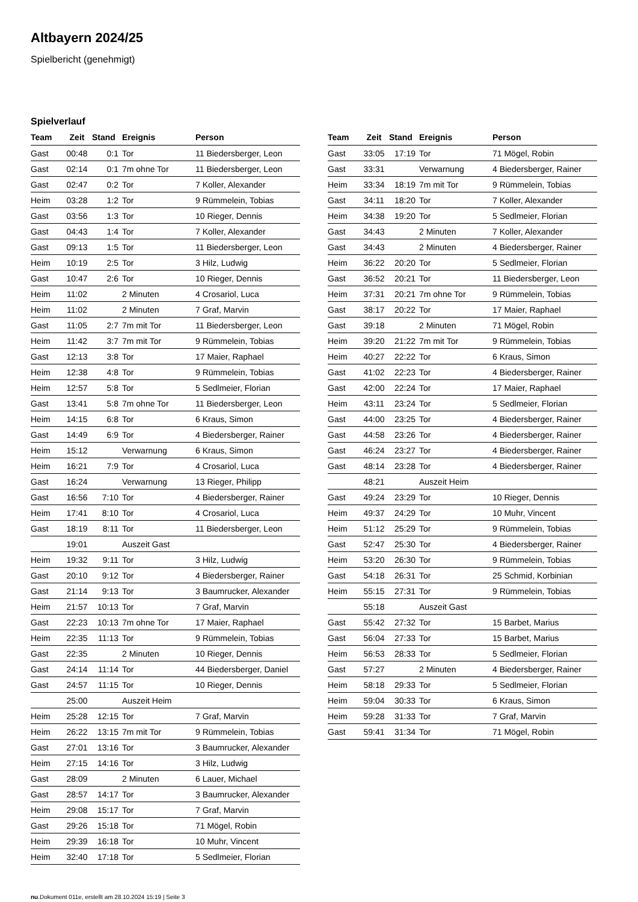Altbayern 2024/25
Spielbericht (genehmigt)
Spielverlauf
| Team | Zeit | Stand | Ereignis | Person |
| --- | --- | --- | --- | --- |
| Gast | 00:48 | 0:1 | Tor | 11 Biedersberger, Leon |
| Gast | 02:14 | 0:1 | 7m ohne Tor | 11 Biedersberger, Leon |
| Gast | 02:47 | 0:2 | Tor | 7 Koller, Alexander |
| Heim | 03:28 | 1:2 | Tor | 9 Rümmelein, Tobias |
| Gast | 03:56 | 1:3 | Tor | 10 Rieger, Dennis |
| Gast | 04:43 | 1:4 | Tor | 7 Koller, Alexander |
| Gast | 09:13 | 1:5 | Tor | 11 Biedersberger, Leon |
| Heim | 10:19 | 2:5 | Tor | 3 Hilz, Ludwig |
| Gast | 10:47 | 2:6 | Tor | 10 Rieger, Dennis |
| Heim | 11:02 | | 2 Minuten | 4 Crosariol, Luca |
| Heim | 11:02 | | 2 Minuten | 7 Graf, Marvin |
| Gast | 11:05 | 2:7 | 7m mit Tor | 11 Biedersberger, Leon |
| Heim | 11:42 | 3:7 | 7m mit Tor | 9 Rümmelein, Tobias |
| Gast | 12:13 | 3:8 | Tor | 17 Maier, Raphael |
| Heim | 12:38 | 4:8 | Tor | 9 Rümmelein, Tobias |
| Heim | 12:57 | 5:8 | Tor | 5 Sedlmeier, Florian |
| Gast | 13:41 | 5:8 | 7m ohne Tor | 11 Biedersberger, Leon |
| Heim | 14:15 | 6:8 | Tor | 6 Kraus, Simon |
| Gast | 14:49 | 6:9 | Tor | 4 Biedersberger, Rainer |
| Heim | 15:12 | | Verwarnung | 6 Kraus, Simon |
| Heim | 16:21 | 7:9 | Tor | 4 Crosariol, Luca |
| Gast | 16:24 | | Verwarnung | 13 Rieger, Philipp |
| Gast | 16:56 | 7:10 | Tor | 4 Biedersberger, Rainer |
| Heim | 17:41 | 8:10 | Tor | 4 Crosariol, Luca |
| Gast | 18:19 | 8:11 | Tor | 11 Biedersberger, Leon |
| | 19:01 | | Auszeit Gast | |
| Heim | 19:32 | 9:11 | Tor | 3 Hilz, Ludwig |
| Gast | 20:10 | 9:12 | Tor | 4 Biedersberger, Rainer |
| Gast | 21:14 | 9:13 | Tor | 3 Baumrucker, Alexander |
| Heim | 21:57 | 10:13 | Tor | 7 Graf, Marvin |
| Gast | 22:23 | 10:13 | 7m ohne Tor | 17 Maier, Raphael |
| Heim | 22:35 | 11:13 | Tor | 9 Rümmelein, Tobias |
| Gast | 22:35 | | 2 Minuten | 10 Rieger, Dennis |
| Gast | 24:14 | 11:14 | Tor | 44 Biedersberger, Daniel |
| Gast | 24:57 | 11:15 | Tor | 10 Rieger, Dennis |
| | 25:00 | | Auszeit Heim | |
| Heim | 25:28 | 12:15 | Tor | 7 Graf, Marvin |
| Heim | 26:22 | 13:15 | 7m mit Tor | 9 Rümmelein, Tobias |
| Gast | 27:01 | 13:16 | Tor | 3 Baumrucker, Alexander |
| Heim | 27:15 | 14:16 | Tor | 3 Hilz, Ludwig |
| Gast | 28:09 | | 2 Minuten | 6 Lauer, Michael |
| Gast | 28:57 | 14:17 | Tor | 3 Baumrucker, Alexander |
| Heim | 29:08 | 15:17 | Tor | 7 Graf, Marvin |
| Gast | 29:26 | 15:18 | Tor | 71 Mögel, Robin |
| Heim | 29:39 | 16:18 | Tor | 10 Muhr, Vincent |
| Heim | 32:40 | 17:18 | Tor | 5 Sedlmeier, Florian |
| Team | Zeit | Stand | Ereignis | Person |
| --- | --- | --- | --- | --- |
| Gast | 33:05 | 17:19 | Tor | 71 Mögel, Robin |
| Gast | 33:31 | | Verwarnung | 4 Biedersberger, Rainer |
| Heim | 33:34 | 18:19 | 7m mit Tor | 9 Rümmelein, Tobias |
| Gast | 34:11 | 18:20 | Tor | 7 Koller, Alexander |
| Heim | 34:38 | 19:20 | Tor | 5 Sedlmeier, Florian |
| Gast | 34:43 | | 2 Minuten | 7 Koller, Alexander |
| Gast | 34:43 | | 2 Minuten | 4 Biedersberger, Rainer |
| Heim | 36:22 | 20:20 | Tor | 5 Sedlmeier, Florian |
| Gast | 36:52 | 20:21 | Tor | 11 Biedersberger, Leon |
| Heim | 37:31 | 20:21 | 7m ohne Tor | 9 Rümmelein, Tobias |
| Gast | 38:17 | 20:22 | Tor | 17 Maier, Raphael |
| Gast | 39:18 | | 2 Minuten | 71 Mögel, Robin |
| Heim | 39:20 | 21:22 | 7m mit Tor | 9 Rümmelein, Tobias |
| Heim | 40:27 | 22:22 | Tor | 6 Kraus, Simon |
| Gast | 41:02 | 22:23 | Tor | 4 Biedersberger, Rainer |
| Gast | 42:00 | 22:24 | Tor | 17 Maier, Raphael |
| Heim | 43:11 | 23:24 | Tor | 5 Sedlmeier, Florian |
| Gast | 44:00 | 23:25 | Tor | 4 Biedersberger, Rainer |
| Gast | 44:58 | 23:26 | Tor | 4 Biedersberger, Rainer |
| Gast | 46:24 | 23:27 | Tor | 4 Biedersberger, Rainer |
| Gast | 48:14 | 23:28 | Tor | 4 Biedersberger, Rainer |
| | 48:21 | | Auszeit Heim | |
| Gast | 49:24 | 23:29 | Tor | 10 Rieger, Dennis |
| Heim | 49:37 | 24:29 | Tor | 10 Muhr, Vincent |
| Heim | 51:12 | 25:29 | Tor | 9 Rümmelein, Tobias |
| Gast | 52:47 | 25:30 | Tor | 4 Biedersberger, Rainer |
| Heim | 53:20 | 26:30 | Tor | 9 Rümmelein, Tobias |
| Gast | 54:18 | 26:31 | Tor | 25 Schmid, Korbinian |
| Heim | 55:15 | 27:31 | Tor | 9 Rümmelein, Tobias |
| | 55:18 | | Auszeit Gast | |
| Gast | 55:42 | 27:32 | Tor | 15 Barbet, Marius |
| Gast | 56:04 | 27:33 | Tor | 15 Barbet, Marius |
| Heim | 56:53 | 28:33 | Tor | 5 Sedlmeier, Florian |
| Gast | 57:27 | | 2 Minuten | 4 Biedersberger, Rainer |
| Heim | 58:18 | 29:33 | Tor | 5 Sedlmeier, Florian |
| Heim | 59:04 | 30:33 | Tor | 6 Kraus, Simon |
| Heim | 59:28 | 31:33 | Tor | 7 Graf, Marvin |
| Gast | 59:41 | 31:34 | Tor | 71 Mögel, Robin |
nu.Dokument 011e, erstellt am 28.10.2024 15:19 | Seite 3